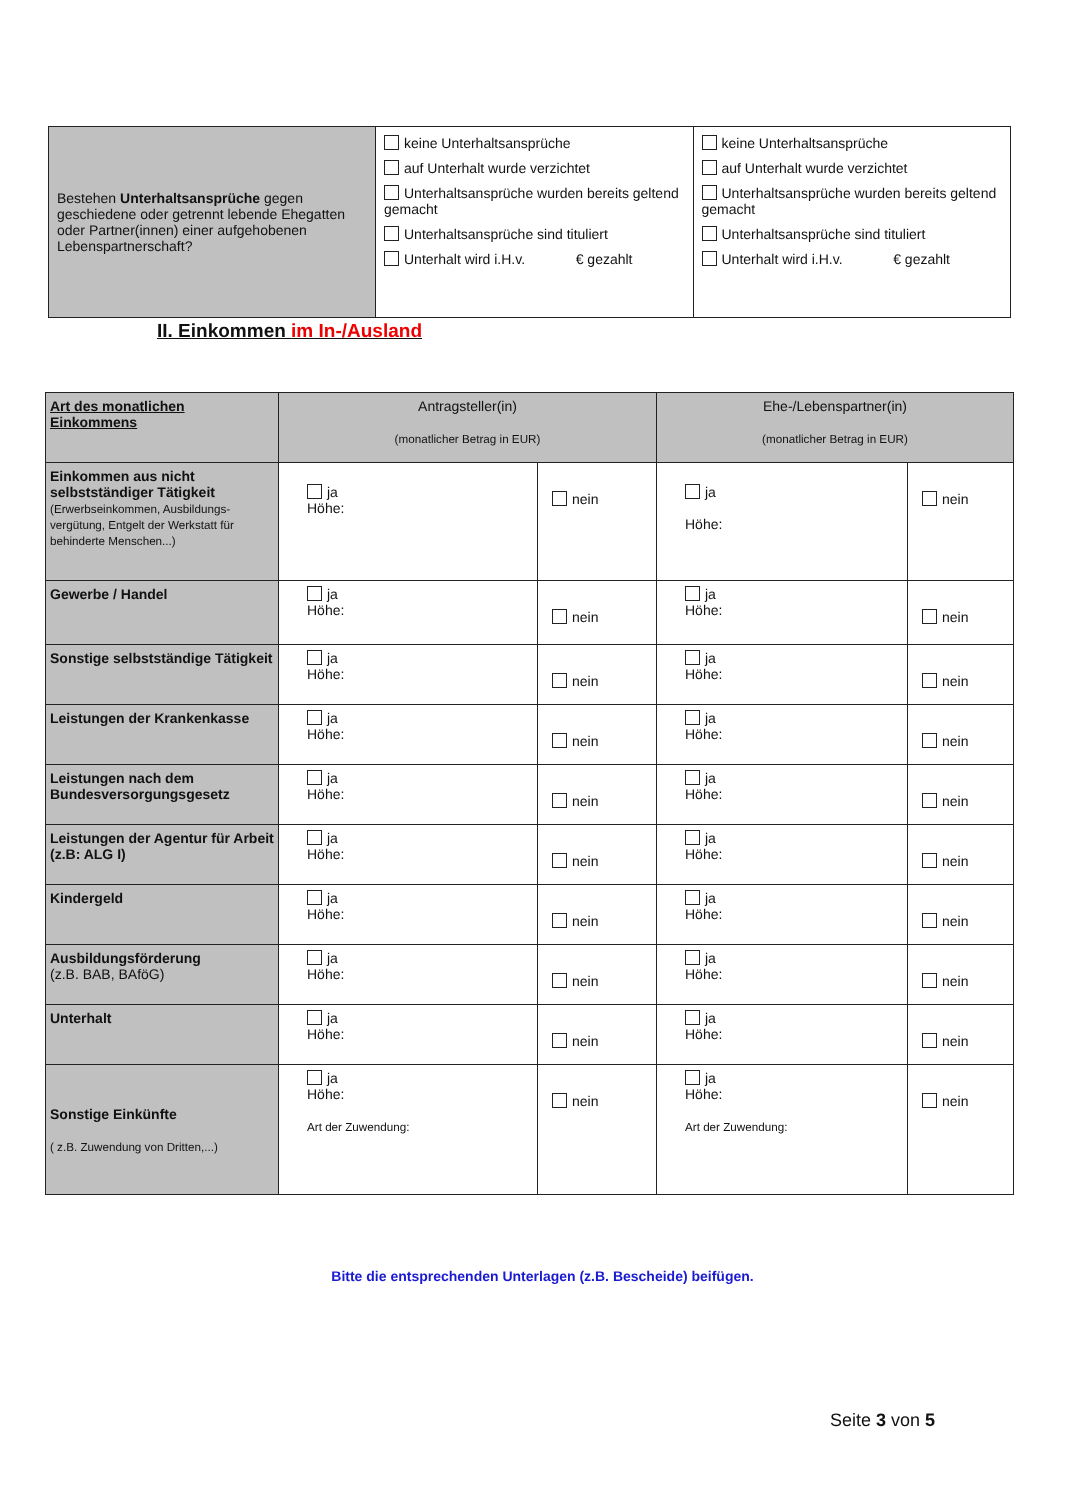| Bestehen Unterhaltsansprüche gegen geschiedene oder getrennt lebende Ehegatten oder Partner(innen) einer aufgehobenen Lebenspartnerschaft? | keine Unterhaltsansprüche auf Unterhalt wurde verzichtet Unterhaltsansprüche wurden bereits geltend gemacht Unterhaltsansprüche sind tituliert Unterhalt wird i.H.v. € gezahlt | keine Unterhaltsansprüche auf Unterhalt wurde verzichtet Unterhaltsansprüche wurden bereits geltend gemacht Unterhaltsansprüche sind tituliert Unterhalt wird i.H.v. € gezahlt |
II. Einkommen im In-/Ausland
| Art des monatlichen Einkommens | Antragsteller(in) (monatlicher Betrag in EUR) | | Ehe-/Lebenspartner(in) (monatlicher Betrag in EUR) | |
| --- | --- | --- | --- | --- |
| Einkommen aus nicht selbstständiger Tätigkeit (Erwerbseinkommen, Ausbildungs-vergütung, Entgelt der Werkstatt für behinderte Menschen...) | ja Höhe: | nein | ja Höhe: | nein |
| Gewerbe / Handel | ja Höhe: | nein | ja Höhe: | nein |
| Sonstige selbstständige Tätigkeit | ja Höhe: | nein | ja Höhe: | nein |
| Leistungen der Krankenkasse | ja Höhe: | nein | ja Höhe: | nein |
| Leistungen nach dem Bundesversorgungsgesetz | ja Höhe: | nein | ja Höhe: | nein |
| Leistungen der Agentur für Arbeit (z.B: ALG I) | ja Höhe: | nein | ja Höhe: | nein |
| Kindergeld | ja Höhe: | nein | ja Höhe: | nein |
| Ausbildungsförderung (z.B. BAB, BAföG) | ja Höhe: | nein | ja Höhe: | nein |
| Unterhalt | ja Höhe: | nein | ja Höhe: | nein |
| Sonstige Einkünfte ( z.B. Zuwendung von Dritten,...) | ja Höhe: Art der Zuwendung: | nein | ja Höhe: Art der Zuwendung: | nein |
Bitte die entsprechenden Unterlagen (z.B. Bescheide) beifügen.
Seite 3 von 5